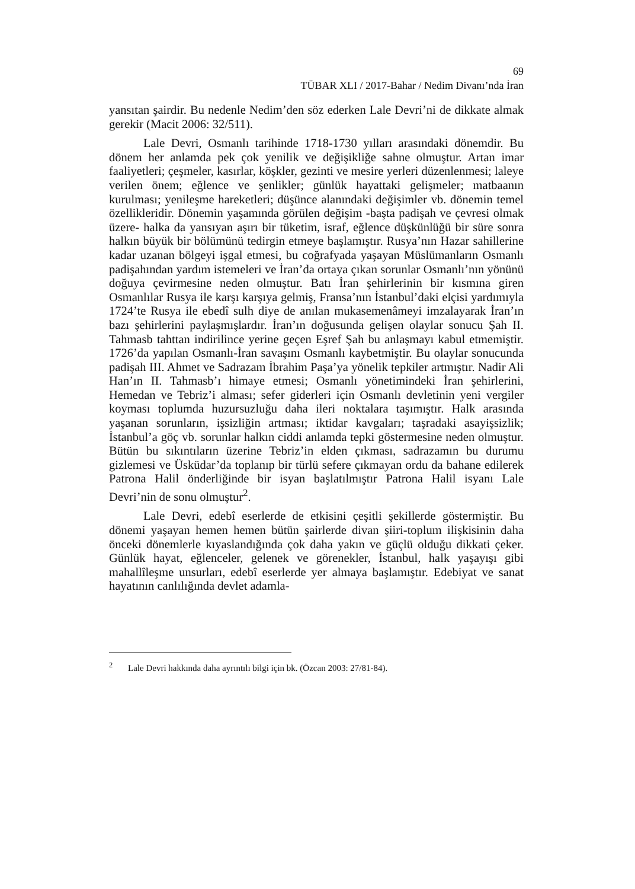69
TÜBAR XLI / 2017-Bahar / Nedim Divanı’nda İran
yansıtan şairdir. Bu nedenle Nedim’den söz ederken Lale Devri’ni de dikkate almak gerekir (Macit 2006: 32/511).
Lale Devri, Osmanlı tarihinde 1718-1730 yılları arasındaki dönemdir. Bu dönem her anlamda pek çok yenilik ve değişikliğe sahne olmuştur. Artan imar faaliyetleri; çeşmeler, kasırlar, köşkler, gezinti ve mesire yerleri düzenlenmesi; laleye verilen önem; eğlence ve şenlikler; günlük hayattaki gelişmeler; matbaanın kurulması; yenileşme hareketleri; düşünce alanındaki değişimler vb. dönemin temel özellikleridir. Dönemin yaşamında görülen değişim -başta padişah ve çevresi olmak üzere- halka da yansıyan aşırı bir tüketim, israf, eğlence düşkünlüğü bir süre sonra halkın büyük bir bölümünü tedirgin etmeye başlamıştır. Rusya’nın Hazar sahillerine kadar uzanan bölgeyi işgal etmesi, bu coğrafyada yaşayan Müslümanların Osmanlı padişahından yardım istemeleri ve İran’da ortaya çıkan sorunlar Osmanlı’nın yönünü doğuya çevirmesine neden olmuştur. Batı İran şehirlerinin bir kısmına giren Osmanlılar Rusya ile karşı karşıya gelmiş, Fransa’nın İstanbul’daki elçisi yardımıyla 1724’te Rusya ile ebedî sulh diye de anılan mukasemenâmeyi imzalayarak İran’ın bazı şehirlerini paylaşmışlardır. İran’ın doğusunda gelişen olaylar sonucu Şah II. Tahmasb tahttan indirilince yerine geçen Eşref Şah bu anlaşmayı kabul etmemiştir. 1726’da yapılan Osmanlı-İran savaşını Osmanlı kaybetmiştir. Bu olaylar sonucunda padişah III. Ahmet ve Sadrazam İbrahim Paşa’ya yönelik tepkiler artmıştır. Nadir Ali Han’ın II. Tahmasb’ı himaye etmesi; Osmanlı yönetimindeki İran şehirlerini, Hemedan ve Tebriz’i alması; sefer giderleri için Osmanlı devletinin yeni vergiler koyması toplumda huzursuzluğu daha ileri noktalara taşımıştır. Halk arasında yaşanan sorunların, işsizliğin artması; iktidar kavgaları; taşradaki asayişsizlik; İstanbul’a göç vb. sorunlar halkın ciddi anlamda tepki göstermesine neden olmuştur. Bütün bu sıkıntıların üzerine Tebriz’in elden çıkması, sadrazamın bu durumu gizlemesi ve Üsküdar’da toplanıp bir türlü sefere çıkmayan ordu da bahane edilerek Patrona Halil önderliğinde bir isyan başlatılmıştır Patrona Halil isyanı Lale Devri’nin de sonu olmuştur<sup>2</sup>.
Lale Devri, edebî eserlerde de etkisini çeşitli şekillerde göstermiştir. Bu dönemi yaşayan hemen hemen bütün şairlerde divan şiiri-toplum ilişkisinin daha önceki dönemlerle kıyaslandığında çok daha yakın ve güçlü olduğu dikkati çeker. Günlük hayat, eğlenceler, gelenek ve görenekler, İstanbul, halk yaşayışı gibi mahallîleşme unsurları, edebî eserlerde yer almaya başlamıştır. Edebiyat ve sanat hayatının canlılığında devlet adamla-
<sup>2</sup> Lale Devri hakkında daha ayrıntılı bilgi için bk. (Özcan 2003: 27/81-84).